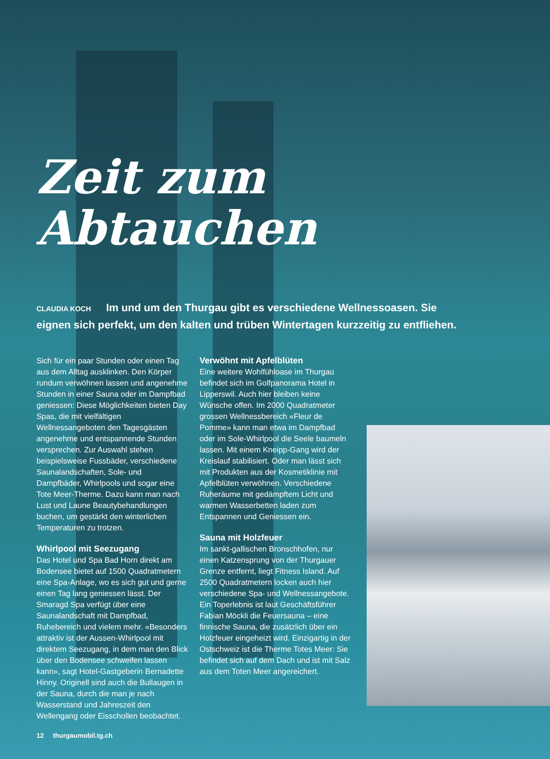Zeit zum Abtauchen
CLAUDIA KOCH Im und um den Thurgau gibt es verschiedene Wellnessoasen. Sie eignen sich perfekt, um den kalten und trüben Wintertagen kurzzeitig zu entfliehen.
Sich für ein paar Stunden oder einen Tag aus dem Alltag ausklinken. Den Körper rundum verwöhnen lassen und angenehme Stunden in einer Sauna oder im Dampfbad geniessen: Diese Möglichkeiten bieten Day Spas, die mit vielfältigen Wellnessangeboten den Tagesgästen angenehme und entspannende Stunden versprechen. Zur Auswahl stehen beispielsweise Fussbäder, verschiedene Saunalandschaften, Sole- und Dampfbäder, Whirlpools und sogar eine Tote Meer-Therme. Dazu kann man nach Lust und Laune Beautybehandlungen buchen, um gestärkt den winterlichen Temperaturen zu trotzen.
Whirlpool mit Seezugang
Das Hotel und Spa Bad Horn direkt am Bodensee bietet auf 1500 Quadratmetern eine Spa-Anlage, wo es sich gut und gerne einen Tag lang geniessen lässt. Der Smaragd Spa verfügt über eine Saunalandschaft mit Dampfbad, Ruhebereich und vielem mehr. «Besonders attraktiv ist der Aussen-Whirlpool mit direktem Seezugang, in dem man den Blick über den Bodensee schweifen lassen kann», sagt Hotel-Gastgeberin Bernadette Hinny. Originell sind auch die Bullaugen in der Sauna, durch die man je nach Wasserstand und Jahreszeit den Wellengang oder Eisschollen beobachtet.
Verwöhnt mit Apfelblüten
Eine weitere Wohlfühloase im Thurgau befindet sich im Golfpanorama Hotel in Lipperswil. Auch hier bleiben keine Wünsche offen. Im 2000 Quadratmeter grossen Wellnessbereich «Fleur de Pomme» kann man etwa im Dampfbad oder im Sole-Whirlpool die Seele baumeln lassen. Mit einem Kneipp-Gang wird der Kreislauf stabilisiert. Oder man lässt sich mit Produkten aus der Kosmetiklinie mit Apfelblüten verwöhnen. Verschiedene Ruheräume mit gedämpftem Licht und warmen Wasserbetten laden zum Entspannen und Geniessen ein.
Sauna mit Holzfeuer
Im sankt-gallischen Bronschhofen, nur einen Katzensprung von der Thurgauer Grenze entfernt, liegt Fitness Island. Auf 2500 Quadratmetern locken auch hier verschiedene Spa- und Wellnessangebote. Ein Toperlebnis ist laut Geschäftsführer Fabian Möckli die Feuersauna – eine finnische Sauna, die zusätzlich über ein Holzfeuer eingeheizt wird. Einzigartig in der Ostschweiz ist die Therme Totes Meer: Sie befindet sich auf dem Dach und ist mit Salz aus dem Toten Meer angereichert.
12 thurgaumobil.tg.ch